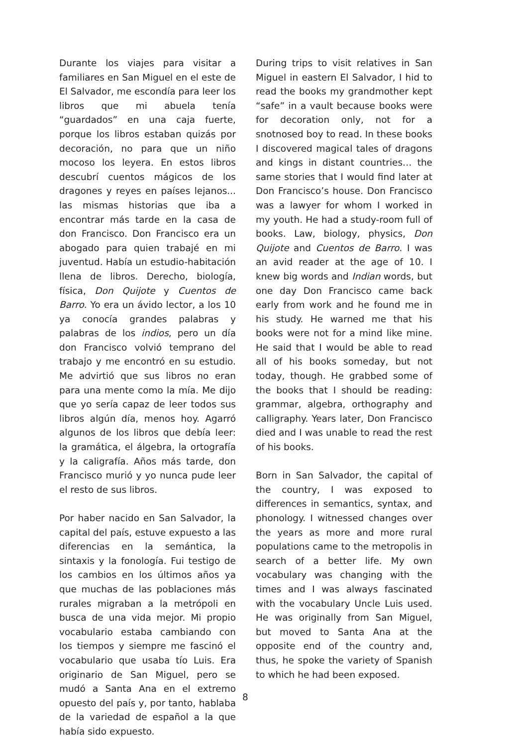Durante los viajes para visitar a familiares en San Miguel en el este de El Salvador, me escondía para leer los libros que mi abuela tenía “guardados” en una caja fuerte, porque los libros estaban quizás por decoración, no para que un niño mocoso los leyera. En estos libros descubrí cuentos mágicos de los dragones y reyes en países lejanos... las mismas historias que iba a encontrar más tarde en la casa de don Francisco. Don Francisco era un abogado para quien trabajé en mi juventud. Había un estudio-habitación llena de libros. Derecho, biología, física, Don Quijote y Cuentos de Barro. Yo era un ávido lector, a los 10 ya conocía grandes palabras y palabras de los indios, pero un día don Francisco volvió temprano del trabajo y me encontró en su estudio. Me advirtió que sus libros no eran para una mente como la mía. Me dijo que yo sería capaz de leer todos sus libros algún día, menos hoy. Agarró algunos de los libros que debía leer: la gramática, el álgebra, la ortografía y la caligrafía. Años más tarde, don Francisco murió y yo nunca pude leer el resto de sus libros.
Por haber nacido en San Salvador, la capital del país, estuve expuesto a las diferencias en la semántica, la sintaxis y la fonología. Fui testigo de los cambios en los últimos años ya que muchas de las poblaciones más rurales migraban a la metrópoli en busca de una vida mejor. Mi propio vocabulario estaba cambiando con los tiempos y siempre me fascinó el vocabulario que usaba tío Luis. Era originario de San Miguel, pero se mudó a Santa Ana en el extremo opuesto del país y, por tanto, hablaba de la variedad de español a la que había sido expuesto.
During trips to visit relatives in San Miguel in eastern El Salvador, I hid to read the books my grandmother kept “safe” in a vault because books were for decoration only, not for a snotnosed boy to read. In these books I discovered magical tales of dragons and kings in distant countries… the same stories that I would find later at Don Francisco’s house. Don Francisco was a lawyer for whom I worked in my youth. He had a study-room full of books. Law, biology, physics, Don Quijote and Cuentos de Barro. I was an avid reader at the age of 10. I knew big words and Indian words, but one day Don Francisco came back early from work and he found me in his study. He warned me that his books were not for a mind like mine. He said that I would be able to read all of his books someday, but not today, though. He grabbed some of the books that I should be reading: grammar, algebra, orthography and calligraphy. Years later, Don Francisco died and I was unable to read the rest of his books.
Born in San Salvador, the capital of the country, I was exposed to differences in semantics, syntax, and phonology. I witnessed changes over the years as more and more rural populations came to the metropolis in search of a better life. My own vocabulary was changing with the times and I was always fascinated with the vocabulary Uncle Luis used. He was originally from San Miguel, but moved to Santa Ana at the opposite end of the country and, thus, he spoke the variety of Spanish to which he had been exposed.
8